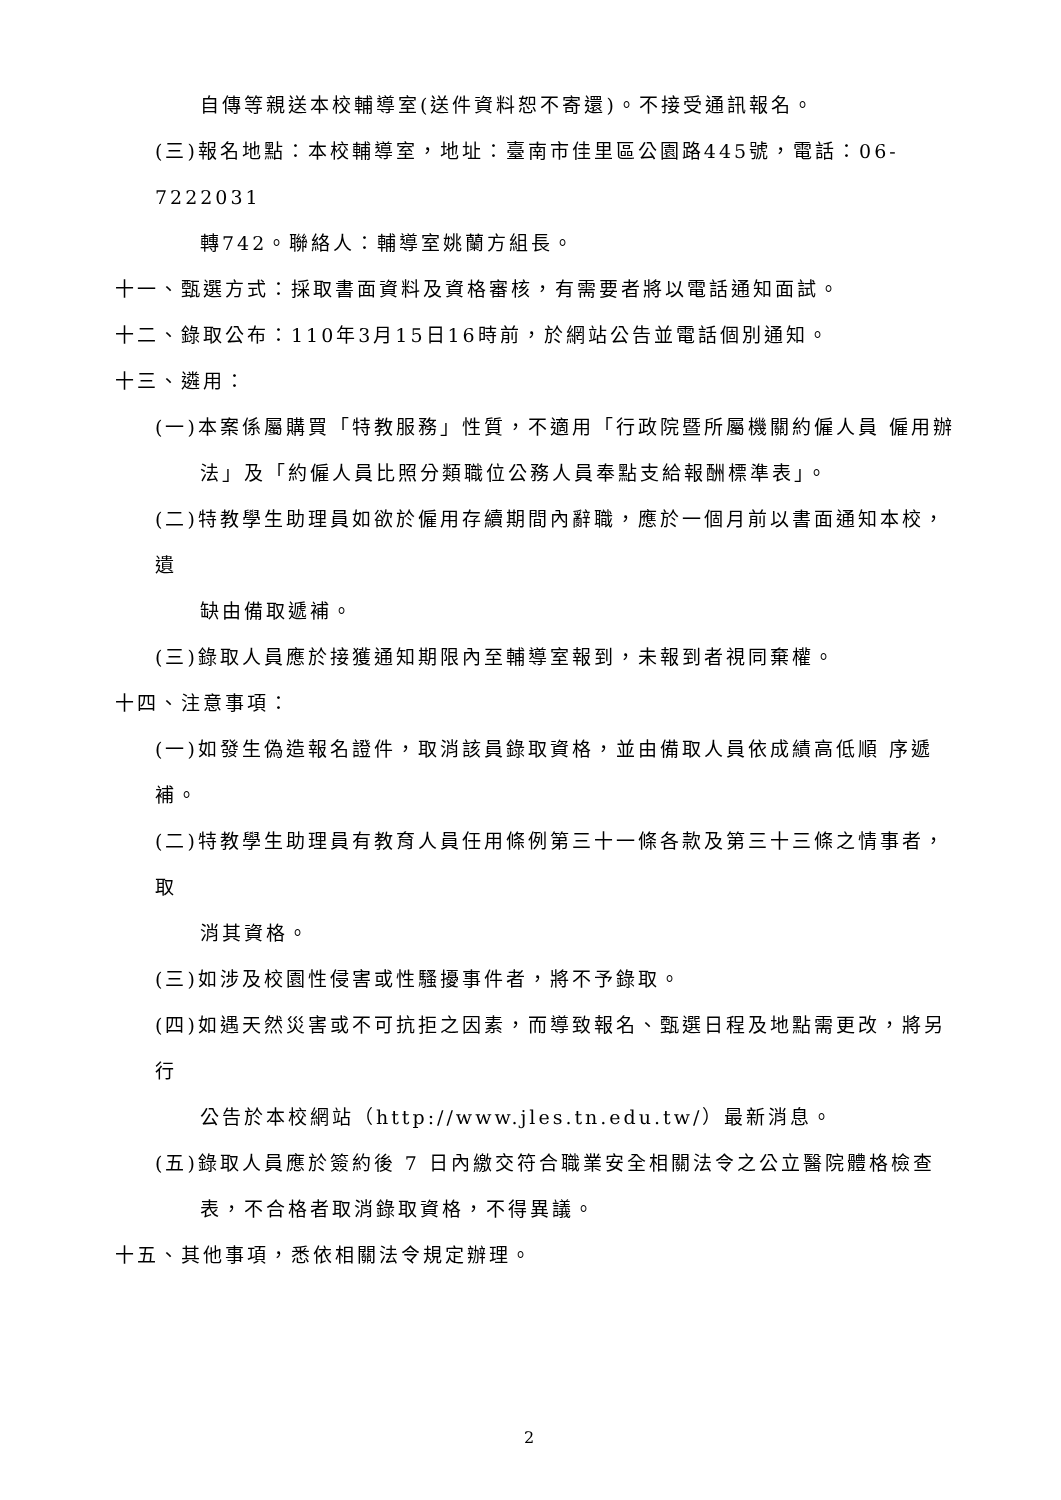自傳等親送本校輔導室(送件資料恕不寄還)。不接受通訊報名。
(三)報名地點：本校輔導室，地址：臺南市佳里區公園路445號，電話：06-7222031
轉742。聯絡人：輔導室姚蘭方組長。
十一、甄選方式：採取書面資料及資格審核，有需要者將以電話通知面試。
十二、錄取公布：110年3月15日16時前，於網站公告並電話個別通知。
十三、遴用：
(一)本案係屬購買「特教服務」性質，不適用「行政院暨所屬機關約僱人員 僱用辦
法」及「約僱人員比照分類職位公務人員奉點支給報酬標準表」。
(二)特教學生助理員如欲於僱用存續期間內辭職，應於一個月前以書面通知本校，遺
缺由備取遞補。
(三)錄取人員應於接獲通知期限內至輔導室報到，未報到者視同棄權。
十四、注意事項：
(一)如發生偽造報名證件，取消該員錄取資格，並由備取人員依成績高低順 序遞補。
(二)特教學生助理員有教育人員任用條例第三十一條各款及第三十三條之情事者，取
消其資格。
(三)如涉及校園性侵害或性騷擾事件者，將不予錄取。
(四)如遇天然災害或不可抗拒之因素，而導致報名、甄選日程及地點需更改，將另行
公告於本校網站（http://www.jles.tn.edu.tw/）最新消息。
(五)錄取人員應於簽約後 7 日內繳交符合職業安全相關法令之公立醫院體格檢查
表，不合格者取消錄取資格，不得異議。
十五、其他事項，悉依相關法令規定辦理。
2